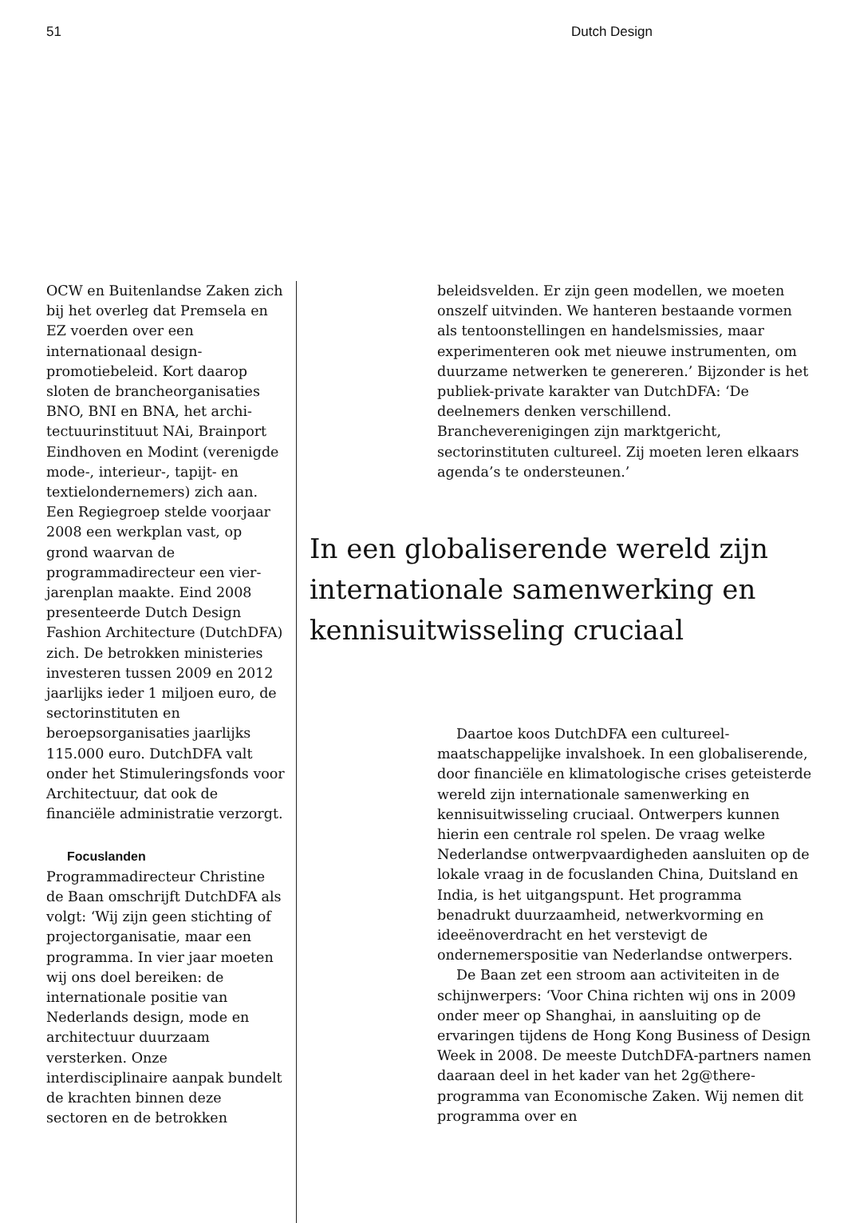51 Dutch Design
OCW en Buitenlandse Zaken zich bij het overleg dat Premsela en EZ voerden over een internationaal design­promotiebeleid. Kort daarop sloten de brancheorganisaties BNO, BNI en BNA, het archi­tectuurinstituut NAi, Brain­port Eindhoven en Modint (verenigde mode-, interieur-, tapijt- en textielondernemers) zich aan. Een Regiegroep stelde voorjaar 2008 een werk­plan vast, op grond waarvan de programmadirecteur een vier­jarenplan maakte. Eind 2008 presenteerde Dutch Design Fashion Architecture (Dutch­DFA) zich. De betrokken ministeries investeren tussen 2009 en 2012 jaarlijks ieder 1 miljoen euro, de sector­instituten en beroepsorgani­saties jaarlijks 115.000 euro. DutchDFA valt onder het Stimuleringsfonds voor Archi­tectuur, dat ook de financiële administratie verzorgt.
Focuslanden
Programmadirecteur Christine de Baan omschrijft DutchDFA als volgt: ‘Wij zijn geen stichting of projectorga­nisatie, maar een programma. In vier jaar moeten wij ons doel bereiken: de internatio­nale positie van Nederlands design, mode en architectuur duurzaam versterken. Onze interdisciplinaire aanpak bundelt de krachten binnen deze sectoren en de betrokken
beleidsvelden. Er zijn geen modellen, we moe­ten onszelf uitvinden. We hanteren bestaande vormen als tentoonstellingen en handels­missies, maar experimenteren ook met nieuwe instrumenten, om duurzame netwerken te genereren.’ Bijzonder is het publiek-private karakter van DutchDFA: ‘De deelnemers denken verschillend. Brancheverenigingen zijn markt­gericht, sectorinstituten cultureel. Zij moeten leren elkaars agenda’s te ondersteunen.’
In een globaliserende wereld zijn internationale samenwerking en kennisuitwisseling cruciaal
Daartoe koos DutchDFA een cultureel-maatschappelijke invalshoek. In een globalise­rende, door financiële en klimatologische crises geteisterde wereld zijn internationale samenwerking en kennisuitwisseling cruciaal. Ontwerpers kunnen hierin een centrale rol spelen. De vraag welke Nederlandse ontwerp­vaardigheden aansluiten op de lokale vraag in de focuslanden China, Duitsland en India, is het uitgangspunt. Het programma benadrukt duurzaamheid, netwerkvorming en ideeënover­dracht en het verstevigt de ondernemerspositie van Nederlandse ontwerpers.
De Baan zet een stroom aan activiteiten in de schijnwerpers: ‘Voor China richten wij ons in 2009 onder meer op Shanghai, in aansluiting op de ervaringen tijdens de Hong Kong Business of Design Week in 2008. De meeste DutchDFA-partners namen daaraan deel in het kader van het 2g@there-programma van Economische Zaken. Wij nemen dit programma over en